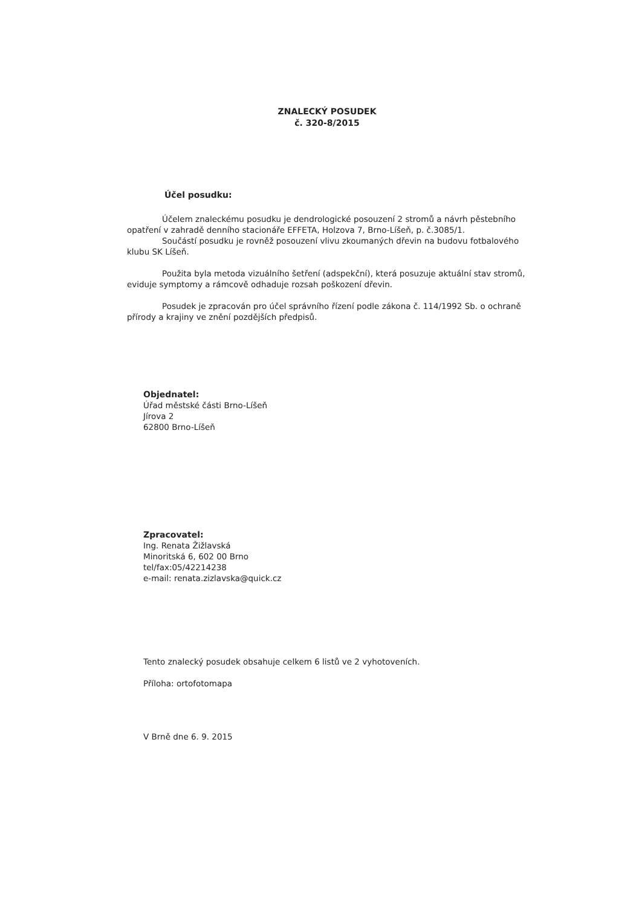ZNALECKÝ POSUDEK
č. 320-8/2015
Účel posudku:
Účelem znaleckému posudku je dendrologické posouzení 2 stromů a návrh pěstebního opatření v zahradě denního stacionáře EFFETA, Holzova 7, Brno-Líšeň, p. č.3085/1.
Součástí posudku je rovněž posouzení vlivu zkoumaných dřevin na budovu fotbalového klubu SK Líšeň.
Použita byla metoda vizuálního šetření (adspekční), která posuzuje aktuální stav stromů, eviduje symptomy a rámcově odhaduje rozsah poškození dřevin.
Posudek je zpracován pro účel správního řízení podle zákona č. 114/1992 Sb. o ochraně přírody a krajiny ve znění pozdějších předpisů.
Objednatel:
Úřad městské části Brno-Líšeň
Jírova 2
62800 Brno-Líšeň
Zpracovatel:
Ing. Renata Žižlavská
Minoritská 6, 602 00 Brno
tel/fax:05/42214238
e-mail: renata.zizlavska@quick.cz
Tento znalecký posudek obsahuje celkem 6 listů ve 2 vyhotoveních.
Příloha: ortofotomapa
V Brně dne 6. 9. 2015